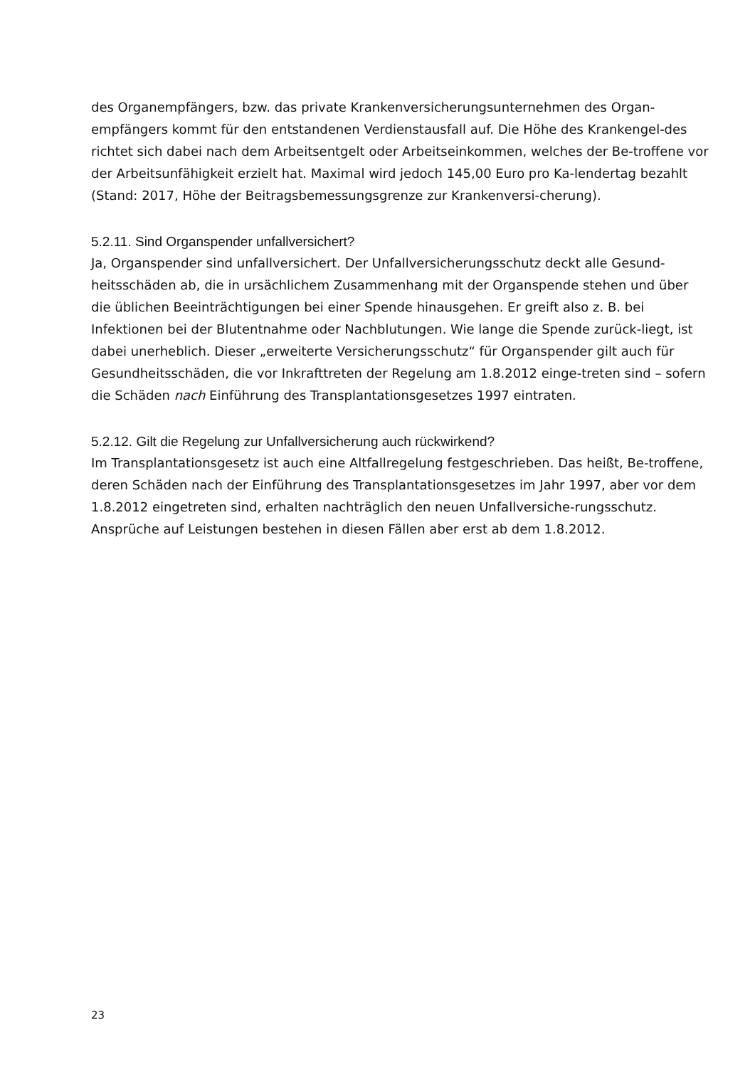des Organempfängers, bzw. das private Krankenversicherungsunternehmen des Organ-empfängers kommt für den entstandenen Verdienstausfall auf. Die Höhe des Krankengel-des richtet sich dabei nach dem Arbeitsentgelt oder Arbeitseinkommen, welches der Be-troffene vor der Arbeitsunfähigkeit erzielt hat. Maximal wird jedoch 145,00 Euro pro Ka-lendertag bezahlt (Stand: 2017, Höhe der Beitragsbemessungsgrenze zur Krankenversi-cherung).
5.2.11. Sind Organspender unfallversichert?
Ja, Organspender sind unfallversichert. Der Unfallversicherungsschutz deckt alle Gesund-heitsschäden ab, die in ursächlichem Zusammenhang mit der Organspende stehen und über die üblichen Beeinträchtigungen bei einer Spende hinausgehen. Er greift also z. B. bei Infektionen bei der Blutentnahme oder Nachblutungen. Wie lange die Spende zurück-liegt, ist dabei unerheblich. Dieser „erweiterte Versicherungsschutz“ für Organspender gilt auch für Gesundheitsschäden, die vor Inkrafttreten der Regelung am 1.8.2012 einge-treten sind – sofern die Schäden nach Einführung des Transplantationsgesetzes 1997 eintraten.
5.2.12. Gilt die Regelung zur Unfallversicherung auch rückwirkend?
Im Transplantationsgesetz ist auch eine Altfallregelung festgeschrieben. Das heißt, Be-troffene, deren Schäden nach der Einführung des Transplantationsgesetzes im Jahr 1997, aber vor dem 1.8.2012 eingetreten sind, erhalten nachträglich den neuen Unfallversiche-rungsschutz. Ansprüche auf Leistungen bestehen in diesen Fällen aber erst ab dem 1.8.2012.
23